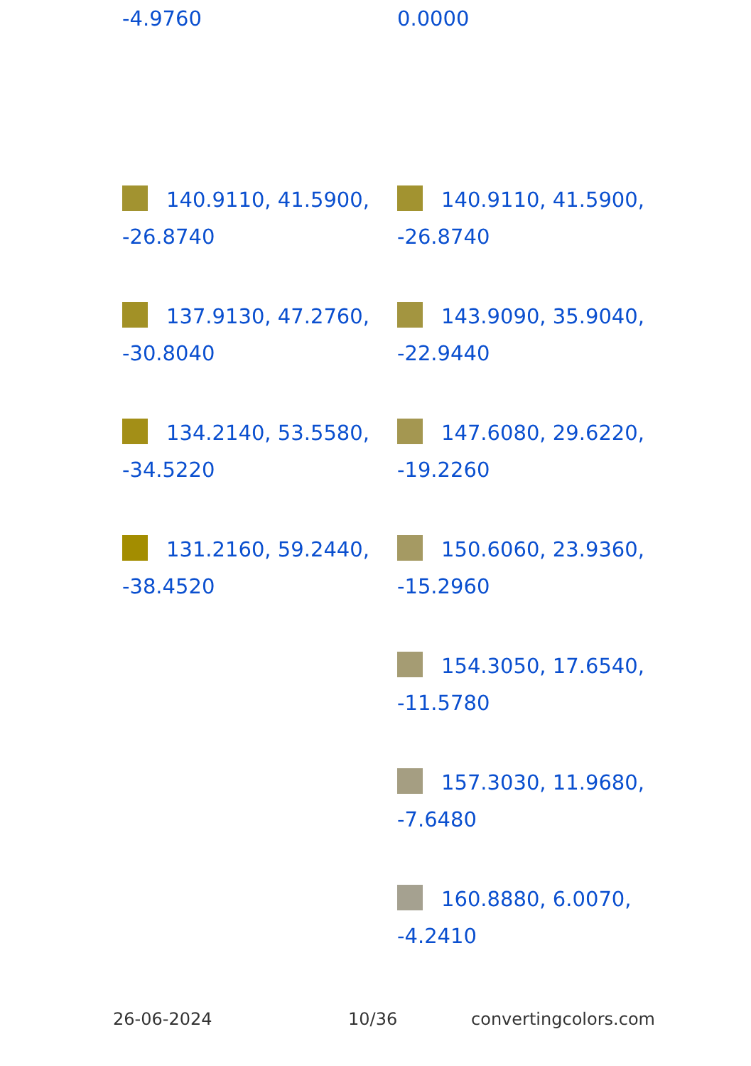-4.9760 0.0000
140.9110, 41.5900, -26.8740
140.9110, 41.5900, -26.8740
137.9130, 47.2760, -30.8040
143.9090, 35.9040, -22.9440
134.2140, 53.5580, -34.5220
147.6080, 29.6220, -19.2260
131.2160, 59.2440, -38.4520
150.6060, 23.9360, -15.2960
154.3050, 17.6540, -11.5780
157.3030, 11.9680, -7.6480
160.8880, 6.0070, -4.2410
26-06-2024 10/36 convertingcolors.com